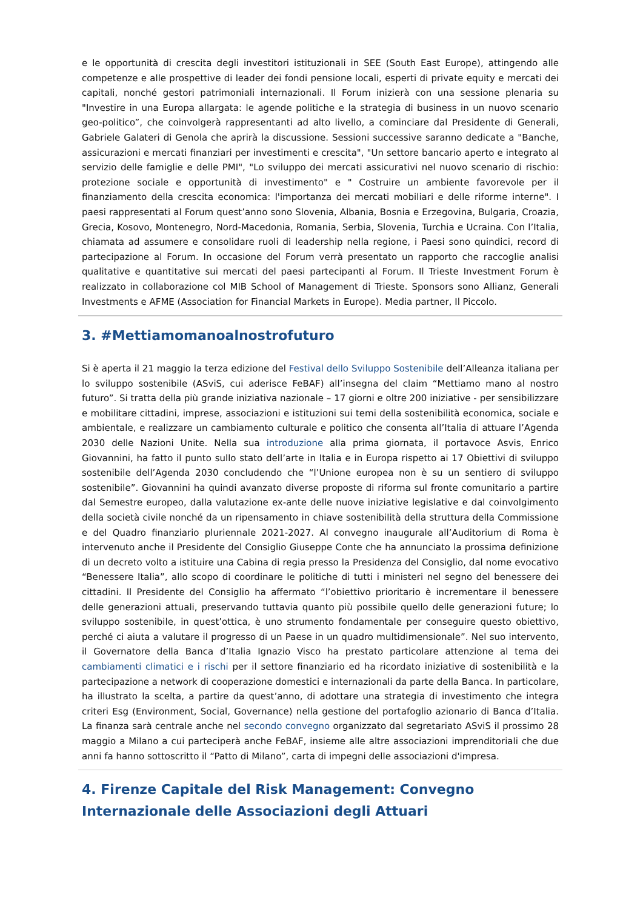e le opportunità di crescita degli investitori istituzionali in SEE (South East Europe), attingendo alle competenze e alle prospettive di leader dei fondi pensione locali, esperti di private equity e mercati dei capitali, nonché gestori patrimoniali internazionali. Il Forum inizierà con una sessione plenaria su "Investire in una Europa allargata: le agende politiche e la strategia di business in un nuovo scenario geo-politico”, che coinvolgerà rappresentanti ad alto livello, a cominciare dal Presidente di Generali, Gabriele Galateri di Genola che aprirà la discussione. Sessioni successive saranno dedicate a "Banche, assicurazioni e mercati finanziari per investimenti e crescita", "Un settore bancario aperto e integrato al servizio delle famiglie e delle PMI", "Lo sviluppo dei mercati assicurativi nel nuovo scenario di rischio: protezione sociale e opportunità di investimento" e " Costruire un ambiente favorevole per il finanziamento della crescita economica: l'importanza dei mercati mobiliari e delle riforme interne". I paesi rappresentati al Forum quest’anno sono Slovenia, Albania, Bosnia e Erzegovina, Bulgaria, Croazia, Grecia, Kosovo, Montenegro, Nord-Macedonia, Romania, Serbia, Slovenia, Turchia e Ucraina. Con l’Italia, chiamata ad assumere e consolidare ruoli di leadership nella regione, i Paesi sono quindici, record di partecipazione al Forum. In occasione del Forum verrà presentato un rapporto che raccoglie analisi qualitative e quantitative sui mercati del paesi partecipanti al Forum. Il Trieste Investment Forum è realizzato in collaborazione col MIB School of Management di Trieste. Sponsors sono Allianz, Generali Investments e AFME (Association for Financial Markets in Europe). Media partner, Il Piccolo.
3. #Mettiamomanoalnostrofuturo
Si è aperta il 21 maggio la terza edizione del Festival dello Sviluppo Sostenibile dell’Alleanza italiana per lo sviluppo sostenibile (ASviS, cui aderisce FeBAF) all’insegna del claim “Mettiamo mano al nostro futuro”. Si tratta della più grande iniziativa nazionale – 17 giorni e oltre 200 iniziative - per sensibilizzare e mobilitare cittadini, imprese, associazioni e istituzioni sui temi della sostenibilità economica, sociale e ambientale, e realizzare un cambiamento culturale e politico che consenta all’Italia di attuare l’Agenda 2030 delle Nazioni Unite. Nella sua introduzione alla prima giornata, il portavoce Asvis, Enrico Giovannini, ha fatto il punto sullo stato dell’arte in Italia e in Europa rispetto ai 17 Obiettivi di sviluppo sostenibile dell’Agenda 2030 concludendo che “l’Unione europea non è su un sentiero di sviluppo sostenibile”. Giovannini ha quindi avanzato diverse proposte di riforma sul fronte comunitario a partire dal Semestre europeo, dalla valutazione ex-ante delle nuove iniziative legislative e dal coinvolgimento della società civile nonché da un ripensamento in chiave sostenibilità della struttura della Commissione e del Quadro finanziario pluriennale 2021-2027. Al convegno inaugurale all’Auditorium di Roma è intervenuto anche il Presidente del Consiglio Giuseppe Conte che ha annunciato la prossima definizione di un decreto volto a istituire una Cabina di regia presso la Presidenza del Consiglio, dal nome evocativo “Benessere Italia”, allo scopo di coordinare le politiche di tutti i ministeri nel segno del benessere dei cittadini. Il Presidente del Consiglio ha affermato “l’obiettivo prioritario è incrementare il benessere delle generazioni attuali, preservando tuttavia quanto più possibile quello delle generazioni future; lo sviluppo sostenibile, in quest’ottica, è uno strumento fondamentale per conseguire questo obiettivo, perché ci aiuta a valutare il progresso di un Paese in un quadro multidimensionale”. Nel suo intervento, il Governatore della Banca d’Italia Ignazio Visco ha prestato particolare attenzione al tema dei cambiamenti climatici e i rischi per il settore finanziario ed ha ricordato iniziative di sostenibilità e la partecipazione a network di cooperazione domestici e internazionali da parte della Banca. In particolare, ha illustrato la scelta, a partire da quest’anno, di adottare una strategia di investimento che integra criteri Esg (Environment, Social, Governance) nella gestione del portafoglio azionario di Banca d’Italia. La finanza sarà centrale anche nel secondo convegno organizzato dal segretariato ASviS il prossimo 28 maggio a Milano a cui parteciperà anche FeBAF, insieme alle altre associazioni imprenditoriali che due anni fa hanno sottoscritto il “Patto di Milano”, carta di impegni delle associazioni d'impresa.
4. Firenze Capitale del Risk Management: Convegno Internazionale delle Associazioni degli Attuari